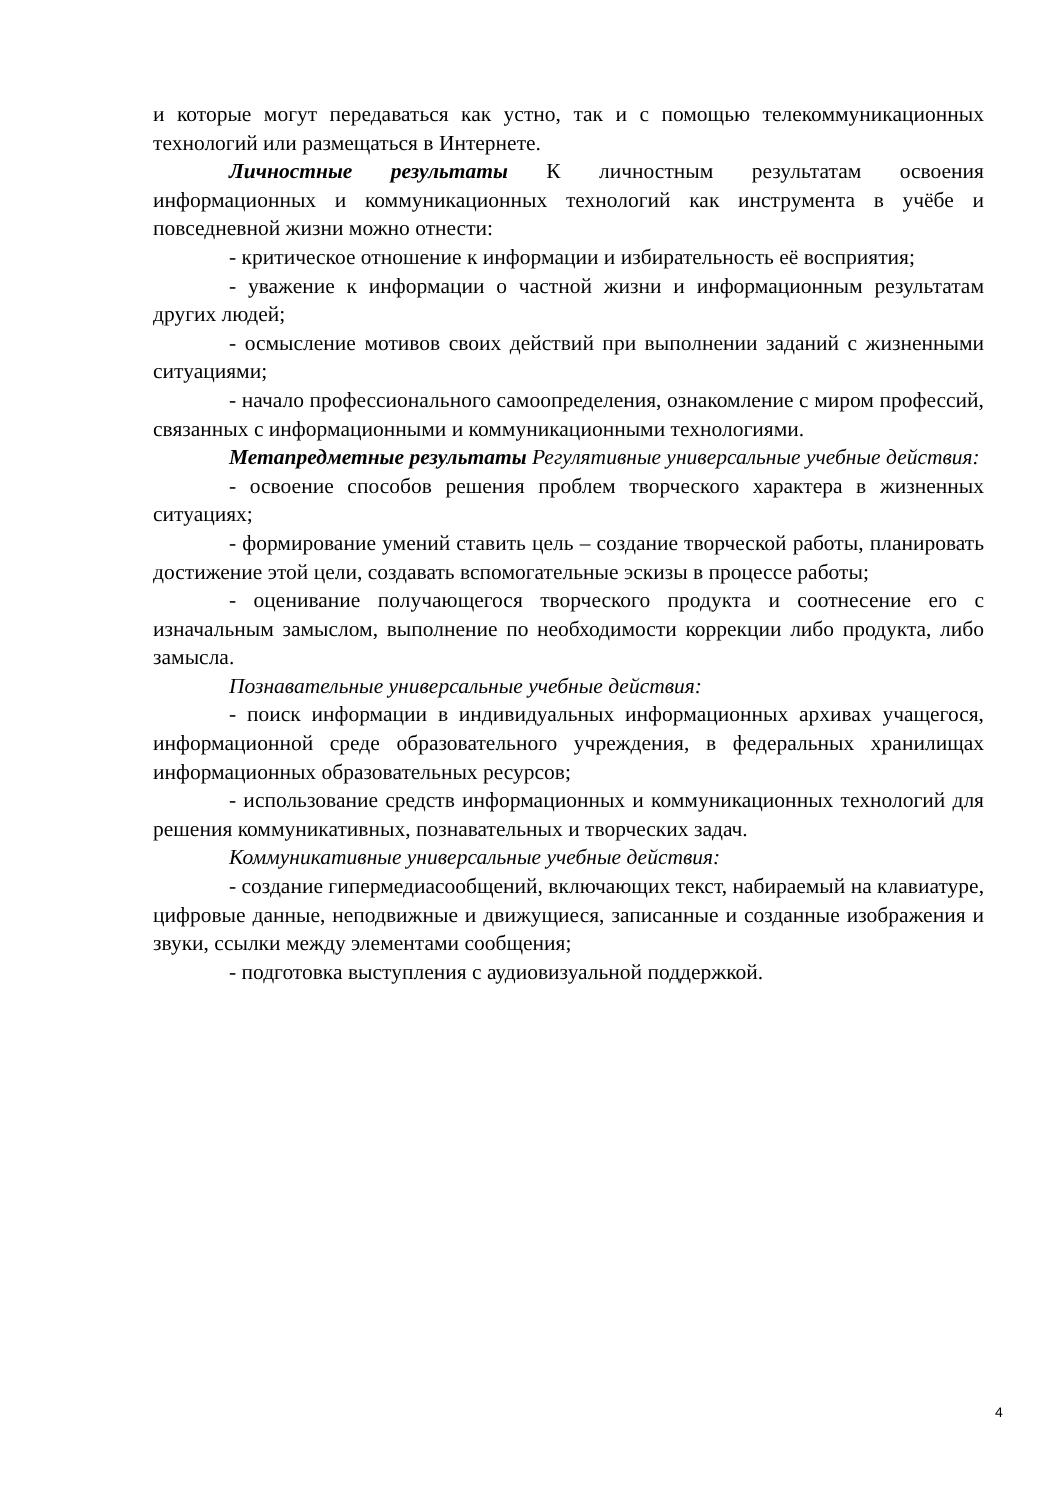и которые могут передаваться как устно, так и с помощью телекоммуникационных технологий или размещаться в Интернете.
Личностные результаты К личностным результатам освоения информационных и коммуникационных технологий как инструмента в учёбе и повседневной жизни можно отнести:
- критическое отношение к информации и избирательность её восприятия;
- уважение к информации о частной жизни и информационным результатам других людей;
- осмысление мотивов своих действий при выполнении заданий с жизненными ситуациями;
- начало профессионального самоопределения, ознакомление с миром профессий, связанных с информационными и коммуникационными технологиями.
Метапредметные результаты Регулятивные универсальные учебные действия:
- освоение способов решения проблем творческого характера в жизненных ситуациях;
- формирование умений ставить цель – создание творческой работы, планировать достижение этой цели, создавать вспомогательные эскизы в процессе работы;
- оценивание получающегося творческого продукта и соотнесение его с изначальным замыслом, выполнение по необходимости коррекции либо продукта, либо замысла.
Познавательные универсальные учебные действия:
- поиск информации в индивидуальных информационных архивах учащегося, информационной среде образовательного учреждения, в федеральных хранилищах информационных образовательных ресурсов;
- использование средств информационных и коммуникационных технологий для решения коммуникативных, познавательных и творческих задач.
Коммуникативные универсальные учебные действия:
- создание гипермедиасообщений, включающих текст, набираемый на клавиатуре, цифровые данные, неподвижные и движущиеся, записанные и созданные изображения и звуки, ссылки между элементами сообщения;
- подготовка выступления с аудиовизуальной поддержкой.
4